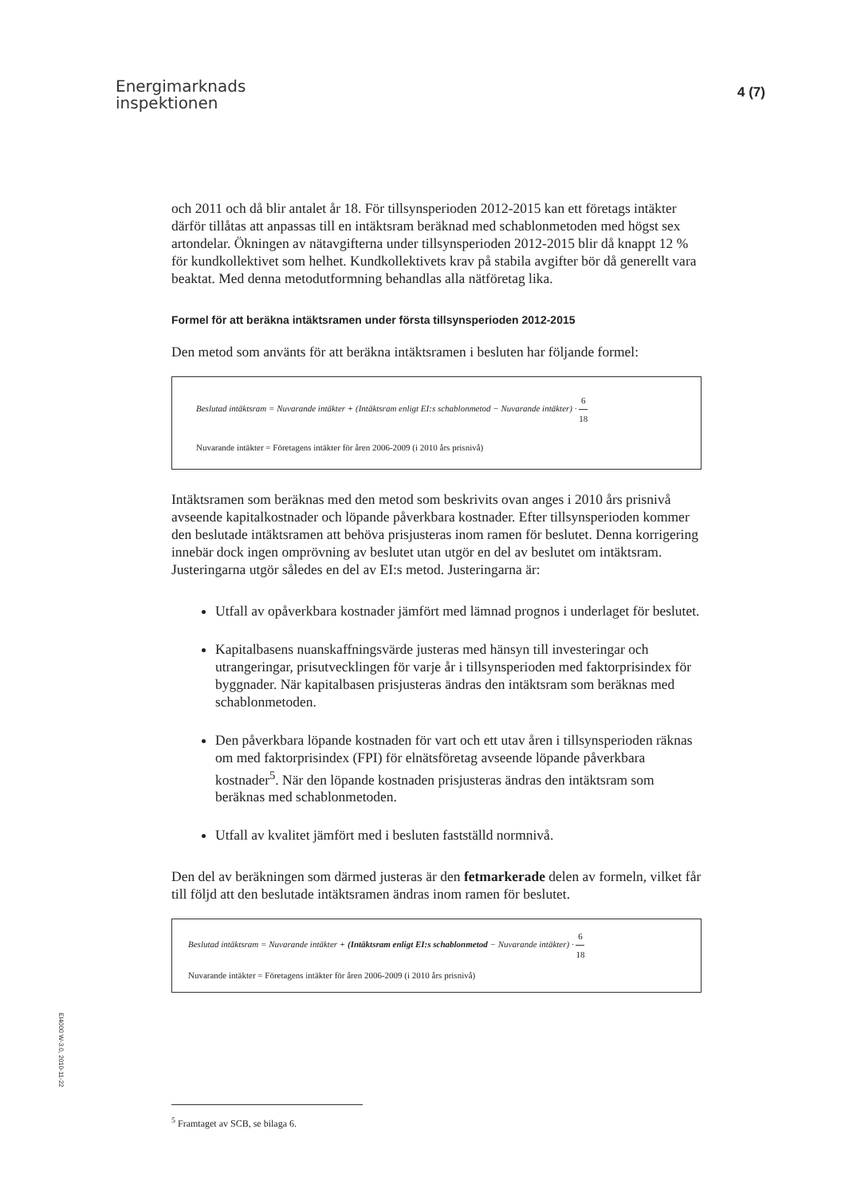Energimarknads
inspektionen
4 (7)
och 2011 och då blir antalet år 18. För tillsynsperioden 2012-2015 kan ett företags intäkter därför tillåtas att anpassas till en intäktsram beräknad med schablonmetoden med högst sex artondelar. Ökningen av nätavgifterna under tillsynsperioden 2012-2015 blir då knappt 12 % för kundkollektivet som helhet. Kundkollektivets krav på stabila avgifter bör då generellt vara beaktat. Med denna metodutformning behandlas alla nätföretag lika.
Formel för att beräkna intäktsramen under första tillsynsperioden 2012-2015
Den metod som använts för att beräkna intäktsramen i besluten har följande formel:
Beslutad intäktsram = Nuvarande intäkter + (Intäktsram enligt EI:s schablonmetod − Nuvarande intäkter) · 6 18
Nuvarande intäkter = Företagens intäkter för åren 2006-2009 (i 2010 års prisnivå)
Intäktsramen som beräknas med den metod som beskrivits ovan anges i 2010 års prisnivå avseende kapitalkostnader och löpande påverkbara kostnader. Efter tillsynsperioden kommer den beslutade intäktsramen att behöva prisjusteras inom ramen för beslutet. Denna korrigering innebär dock ingen omprövning av beslutet utan utgör en del av beslutet om intäktsram. Justeringarna utgör således en del av EI:s metod. Justeringarna är:
Utfall av opåverkbara kostnader jämfört med lämnad prognos i underlaget för beslutet.
Kapitalbasens nuanskaffningsvärde justeras med hänsyn till investeringar och utrangeringar, prisutvecklingen för varje år i tillsynsperioden med faktorprisindex för byggnader. När kapitalbasen prisjusteras ändras den intäktsram som beräknas med schablonmetoden.
Den påverkbara löpande kostnaden för vart och ett utav åren i tillsynsperioden räknas om med faktorprisindex (FPI) för elnätsföretag avseende löpande påverkbara kostnader<sup>5</sup>. När den löpande kostnaden prisjusteras ändras den intäktsram som beräknas med schablonmetoden.
Utfall av kvalitet jämfört med i besluten fastställd normnivå.
Den del av beräkningen som därmed justeras är den fetmarkerade delen av formeln, vilket får till följd att den beslutade intäktsramen ändras inom ramen för beslutet.
Beslutad intäktsram = Nuvarande intäkter + (Intäktsram enligt EI:s schablonmetod − Nuvarande intäkter) · 6 18
Nuvarande intäkter = Företagens intäkter för åren 2006-2009 (i 2010 års prisnivå)
<sup>5</sup> Framtaget av SCB, se bilaga 6.
EI4000 W-3.0, 2010-11-22